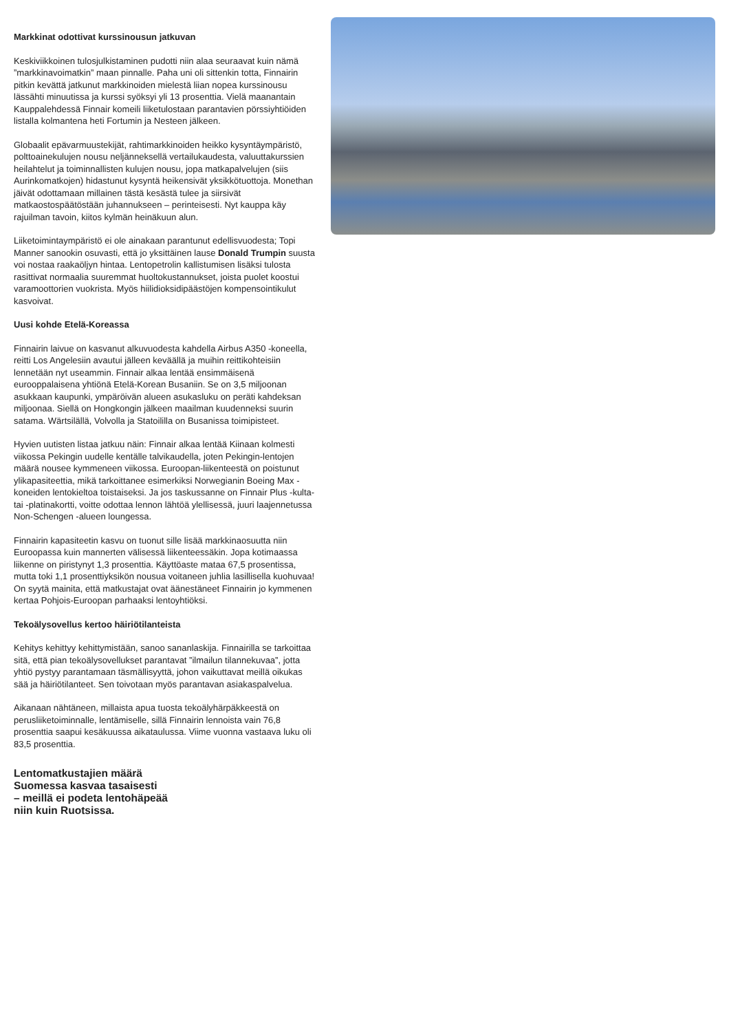Markkinat odottivat kurssinousun jatkuvan
Keskiviikkoinen tulosjulkistaminen pudotti niin alaa seuraavat kuin nämä ”markkinavoimatkin” maan pinnalle. Paha uni oli sittenkin totta, Finnairin pitkin kevättä jatkunut markkinoiden mielestä liian nopea kurssinousu lässähti minuutissa ja kurssi syöksyi yli 13 prosenttia. Vielä maanantain Kauppalehdessä Finnair komeili liiketulostaan parantavien pörssiyhtiöiden listalla kolmantena heti Fortumin ja Nesteen jälkeen.
Globaalit epävarmuustekijät, rahtimarkkinoiden heikko kysyntäympäristö, polttoainekulujen nousu neljänneksellä vertailukaudesta, valuuttakurssien heilahtelut ja toiminnallisten kulujen nousu, jopa matkapalvelujen (siis Aurinkomatkojen) hidastunut kysyntä heikensivät yksikkötuottoja. Monethan jäivät odottamaan millainen tästä kesästä tulee ja siirsivät matkaostospäätöstään juhannukseen – perinteisesti. Nyt kauppa käy rajuilman tavoin, kiitos kylmän heinäkuun alun.
Liiketoimintaympäristö ei ole ainakaan parantunut edellisvuodesta; Topi Manner sanookin osuvasti, että jo yksittäinen lause Donald Trumpin suusta voi nostaa raakaöljyn hintaa. Lentopetrolin kallistumisen lisäksi tulosta rasittivat normaalia suuremmat huoltokustannukset, joista puolet koostui varamoottorien vuokrista. Myös hiilidioksidipäästöjen kompensointikulut kasvoivat.
Uusi kohde Etelä-Koreassa
Finnairin laivue on kasvanut alkuvuodesta kahdella Airbus A350 -koneella, reitti Los Angelesiin avautui jälleen keväällä ja muihin reittikohteisiin lennetään nyt useammin. Finnair alkaa lentää ensimmäisenä eurooppalaisena yhtiönä Etelä-Korean Busaniin. Se on 3,5 miljoonan asukkaan kaupunki, ympäröivän alueen asukasluku on peräti kahdeksan miljoonaa. Siellä on Hongkongin jälkeen maailman kuudenneksi suurin satama. Wärtsilällä, Volvolla ja Statoililla on Busanissa toimipisteet.
Hyvien uutisten listaa jatkuu näin: Finnair alkaa lentää Kiinaan kolmesti viikossa Pekingin uudelle kentälle talvikaudella, joten Pekingin-lentojen määrä nousee kymmeneen viikossa. Euroopan-liikenteestä on poistunut ylikapasiteettia, mikä tarkoittanee esimerkiksi Norwegianin Boeing Max -koneiden lentokieltoa toistaiseksi. Ja jos taskussanne on Finnair Plus -kulta- tai -platinakortti, voitte odottaa lennon lähtöä ylellisessä, juuri laajennetussa Non-Schengen -alueen loungessa.
Finnairin kapasiteetin kasvu on tuonut sille lisää markkinaosuutta niin Euroopassa kuin mannerten välisessä liikenteessäkin. Jopa kotimaassa liikenne on piristynyt 1,3 prosenttia. Käyttöaste mataa 67,5 prosentissa, mutta toki 1,1 prosenttiyksikön nousua voitaneen juhlia lasillisella kuohuvaa! On syytä mainita, että matkustajat ovat äänestäneet Finnairin jo kymmenen kertaa Pohjois-Euroopan parhaaksi lentoyhtiöksi.
Tekoälysovellus kertoo häiriötilanteista
Kehitys kehittyy kehittymistään, sanoo sananlaskija. Finnairilla se tarkoittaa sitä, että pian tekoälysovellukset parantavat ”ilmailun tilannekuvaa”, jotta yhtiö pystyy parantamaan täsmällisyyttä, johon vaikuttavat meillä oikukas sää ja häiriötilanteet. Sen toivotaan myös parantavan asiakaspalvelua.
Aikanaan nähtäneen, millaista apua tuosta tekoälyhärpäkkeestä on perusliiketoiminnalle, lentämiselle, sillä Finnairin lennoista vain 76,8 prosenttia saapui kesäkuussa aikataulussa. Viime vuonna vastaava luku oli 83,5 prosenttia.
Lentomatkustajien määrä
Suomessa kasvaa tasaisesti
– meillä ei podeta lentohäpeää
niin kuin Ruotsissa.